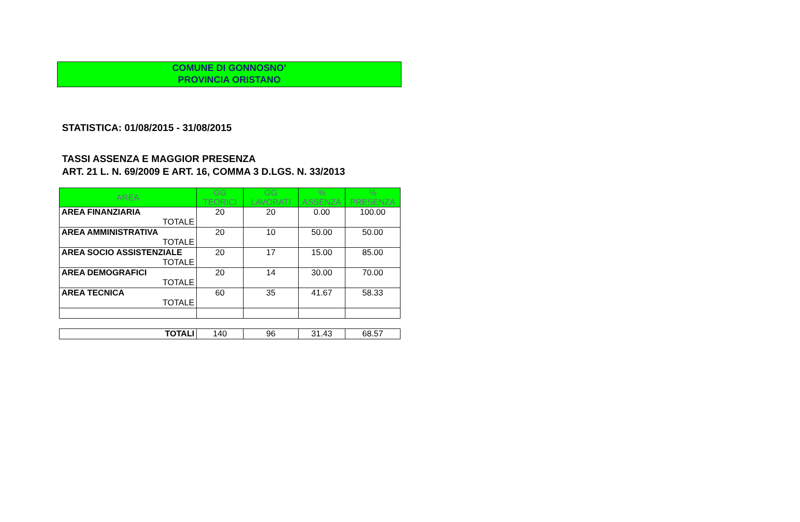COMUNE DI GONNOSNO’
PROVINCIA ORISTANO
STATISTICA: 01/08/2015 - 31/08/2015
TASSI ASSENZA E MAGGIOR PRESENZA
ART. 21 L. N. 69/2009 E ART. 16, COMMA 3 D.LGS. N. 33/2013
| AREA | GG TEORICI | GG LAVORATI | % ASSENZA | % PRESENZA |
| --- | --- | --- | --- | --- |
| AREA FINANZIARIA | 20 | 20 | 0.00 | 100.00 |
| TOTALE | | | | |
| AREA AMMINISTRATIVA | 20 | 10 | 50.00 | 50.00 |
| TOTALE | | | | |
| AREA SOCIO ASSISTENZIALE | 20 | 17 | 15.00 | 85.00 |
| TOTALE | | | | |
| AREA DEMOGRAFICI | 20 | 14 | 30.00 | 70.00 |
| TOTALE | | | | |
| AREA TECNICA | 60 | 35 | 41.67 | 58.33 |
| TOTALE | | | | |
| TOTALI | 140 | 96 | 31.43 | 68.57 |